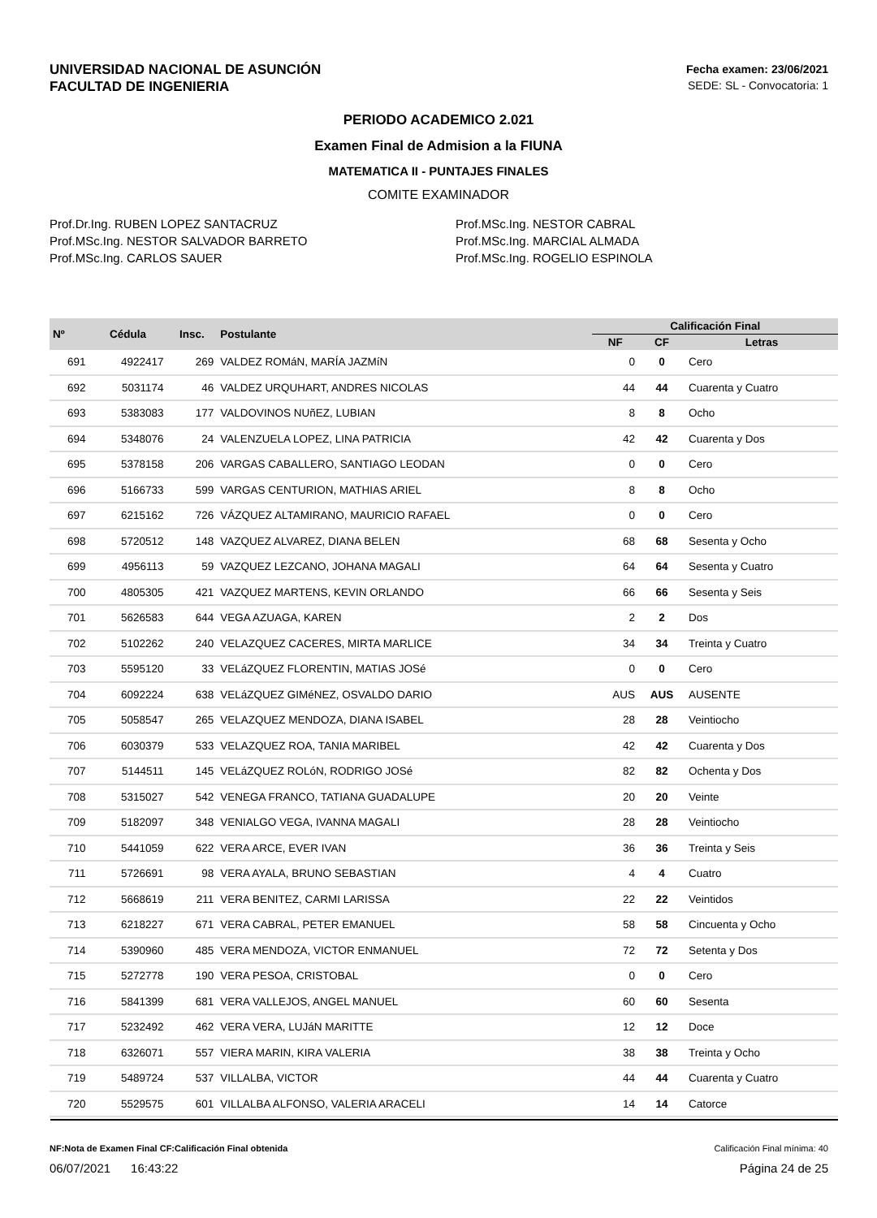UNIVERSIDAD NACIONAL DE ASUNCIÓN
FACULTAD DE INGENIERIA
Fecha examen: 23/06/2021
SEDE: SL - Convocatoria: 1
PERIODO ACADEMICO 2.021
Examen Final de Admision a la FIUNA
MATEMATICA II - PUNTAJES FINALES
COMITE EXAMINADOR
Prof.Dr.Ing. RUBEN LOPEZ SANTACRUZ
Prof.MSc.Ing. NESTOR SALVADOR BARRETO
Prof.MSc.Ing. CARLOS SAUER
Prof.MSc.Ing. NESTOR CABRAL
Prof.MSc.Ing. MARCIAL ALMADA
Prof.MSc.Ing. ROGELIO ESPINOLA
| Nº | Cédula | Insc. | Postulante | Calificación Final | | |
| --- | --- | --- | --- | --- | --- | --- |
| | | | | NF | CF | Letras |
| 691 | 4922417 | 269 | VALDEZ ROMáN, MARÍA JAZMíN | 0 | 0 | Cero |
| 692 | 5031174 | 46 | VALDEZ URQUHART, ANDRES NICOLAS | 44 | 44 | Cuarenta y Cuatro |
| 693 | 5383083 | 177 | VALDOVINOS NUñEZ, LUBIAN | 8 | 8 | Ocho |
| 694 | 5348076 | 24 | VALENZUELA LOPEZ, LINA PATRICIA | 42 | 42 | Cuarenta y Dos |
| 695 | 5378158 | 206 | VARGAS CABALLERO, SANTIAGO LEODAN | 0 | 0 | Cero |
| 696 | 5166733 | 599 | VARGAS CENTURION, MATHIAS ARIEL | 8 | 8 | Ocho |
| 697 | 6215162 | 726 | VÁZQUEZ ALTAMIRANO, MAURICIO RAFAEL | 0 | 0 | Cero |
| 698 | 5720512 | 148 | VAZQUEZ ALVAREZ, DIANA BELEN | 68 | 68 | Sesenta y Ocho |
| 699 | 4956113 | 59 | VAZQUEZ LEZCANO, JOHANA MAGALI | 64 | 64 | Sesenta y Cuatro |
| 700 | 4805305 | 421 | VAZQUEZ MARTENS, KEVIN ORLANDO | 66 | 66 | Sesenta y Seis |
| 701 | 5626583 | 644 | VEGA AZUAGA, KAREN | 2 | 2 | Dos |
| 702 | 5102262 | 240 | VELAZQUEZ CACERES, MIRTA MARLICE | 34 | 34 | Treinta y Cuatro |
| 703 | 5595120 | 33 | VELáZQUEZ FLORENTIN, MATIAS JOSé | 0 | 0 | Cero |
| 704 | 6092224 | 638 | VELáZQUEZ GIMéNEZ, OSVALDO DARIO | AUS | AUS | AUSENTE |
| 705 | 5058547 | 265 | VELAZQUEZ MENDOZA, DIANA ISABEL | 28 | 28 | Veintiocho |
| 706 | 6030379 | 533 | VELAZQUEZ ROA, TANIA MARIBEL | 42 | 42 | Cuarenta y Dos |
| 707 | 5144511 | 145 | VELáZQUEZ ROLóN, RODRIGO JOSé | 82 | 82 | Ochenta y Dos |
| 708 | 5315027 | 542 | VENEGA FRANCO, TATIANA GUADALUPE | 20 | 20 | Veinte |
| 709 | 5182097 | 348 | VENIALGO VEGA, IVANNA MAGALI | 28 | 28 | Veintiocho |
| 710 | 5441059 | 622 | VERA ARCE, EVER IVAN | 36 | 36 | Treinta y Seis |
| 711 | 5726691 | 98 | VERA AYALA, BRUNO SEBASTIAN | 4 | 4 | Cuatro |
| 712 | 5668619 | 211 | VERA BENITEZ, CARMI LARISSA | 22 | 22 | Veintidos |
| 713 | 6218227 | 671 | VERA CABRAL, PETER EMANUEL | 58 | 58 | Cincuenta y Ocho |
| 714 | 5390960 | 485 | VERA MENDOZA, VICTOR ENMANUEL | 72 | 72 | Setenta y Dos |
| 715 | 5272778 | 190 | VERA PESOA, CRISTOBAL | 0 | 0 | Cero |
| 716 | 5841399 | 681 | VERA VALLEJOS, ANGEL MANUEL | 60 | 60 | Sesenta |
| 717 | 5232492 | 462 | VERA VERA, LUJáN MARITTE | 12 | 12 | Doce |
| 718 | 6326071 | 557 | VIERA MARIN, KIRA VALERIA | 38 | 38 | Treinta y Ocho |
| 719 | 5489724 | 537 | VILLALBA, VICTOR | 44 | 44 | Cuarenta y Cuatro |
| 720 | 5529575 | 601 | VILLALBA ALFONSO, VALERIA ARACELI | 14 | 14 | Catorce |
NF:Nota de Examen Final CF:Calificación Final obtenida Calificación Final mínima: 40
06/07/2021 16:43:22 Página 24 de 25